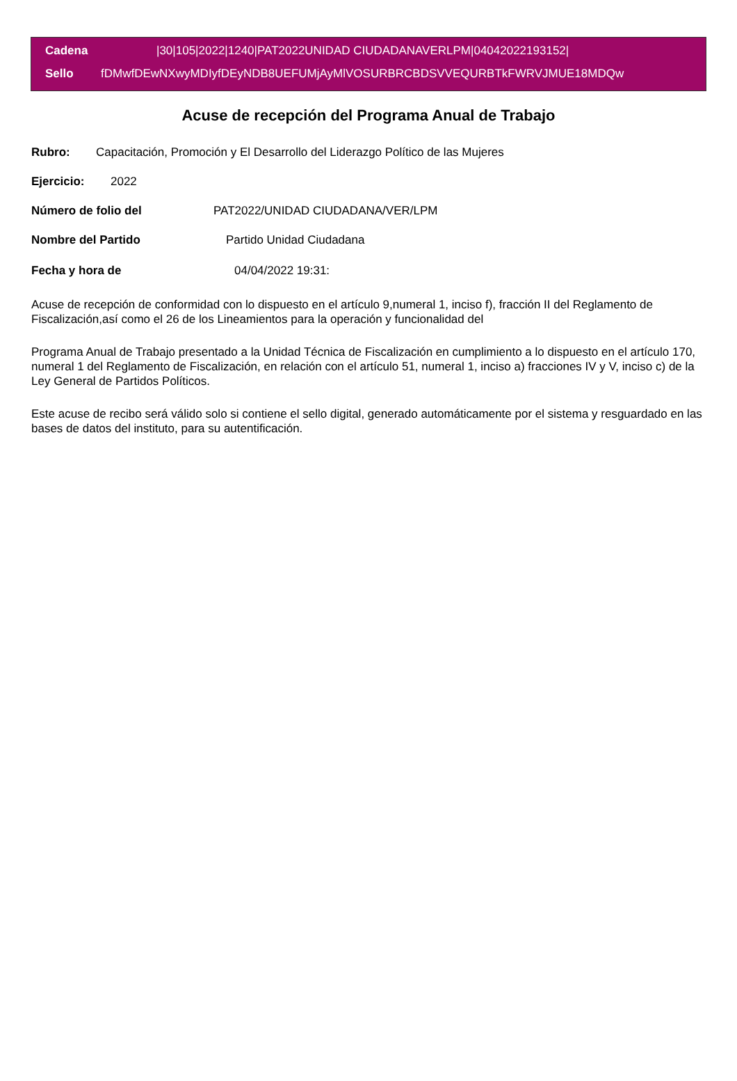Cadena |30|105|2022|1240|PAT2022UNIDAD CIUDADANAVERLPM|04042022193152|
Sello fDMwfDEwNXwyMDIyfDEyNDB8UEFUMjAyMlVOSURBRCBDSVVEQURBTkFWRVJMUE18MDQw
Acuse de recepción del Programa Anual de Trabajo
Rubro: Capacitación, Promoción y El Desarrollo del Liderazgo Político de las Mujeres
Ejercicio: 2022
Número de folio del PAT2022/UNIDAD CIUDADANA/VER/LPM
Nombre del Partido Partido Unidad Ciudadana
Fecha y hora de 04/04/2022 19:31:
Acuse de recepción de conformidad con lo dispuesto en el artículo 9,numeral 1, inciso f), fracción II del Reglamento de Fiscalización,así como el 26 de los Lineamientos para la operación y funcionalidad del
Programa Anual de Trabajo presentado a la Unidad Técnica de Fiscalización en cumplimiento a lo dispuesto en el artículo 170, numeral 1 del Reglamento de Fiscalización, en relación con el artículo 51, numeral 1, inciso a) fracciones IV y V, inciso c) de la Ley General de Partidos Políticos.
Este acuse de recibo será válido solo si contiene el sello digital, generado automáticamente por el sistema y resguardado en las bases de datos del instituto, para su autentificación.